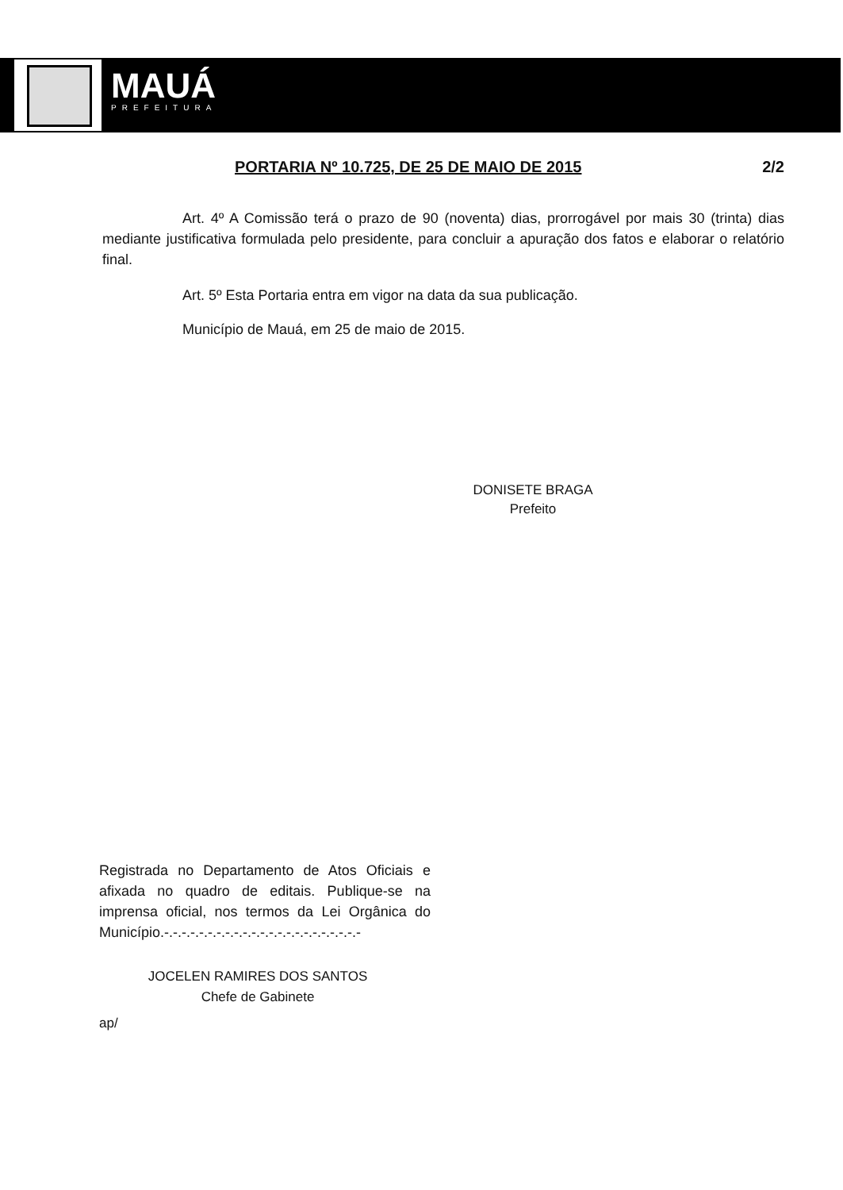MAUÁ
PREFEITURA
PORTARIA Nº 10.725, DE 25 DE MAIO DE 2015 2/2
Art. 4º A Comissão terá o prazo de 90 (noventa) dias, prorrogável por mais 30 (trinta) dias mediante justificativa formulada pelo presidente, para concluir a apuração dos fatos e elaborar o relatório final.
Art. 5º Esta Portaria entra em vigor na data da sua publicação.
Município de Mauá, em 25 de maio de 2015.
DONISETE BRAGA
Prefeito
Registrada no Departamento de Atos Oficiais e afixada no quadro de editais. Publique-se na imprensa oficial, nos termos da Lei Orgânica do Município.-.-.-.-.-.-.-.-.-.-.-.-.-.-.-.-.-.-.-.-.-.-.-
JOCELEN RAMIRES DOS SANTOS
Chefe de Gabinete
ap/